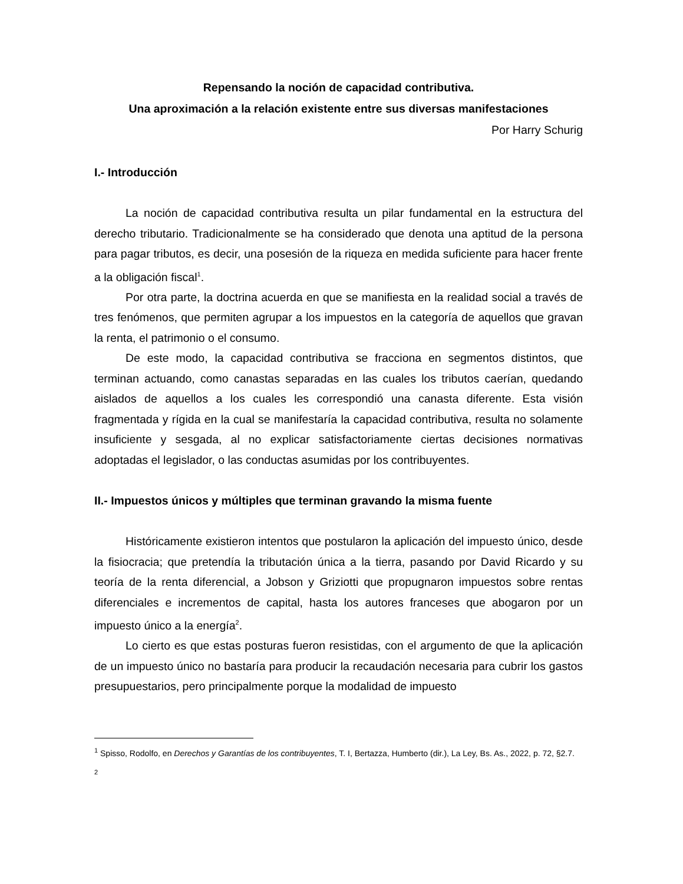Repensando la noción de capacidad contributiva.
Una aproximación a la relación existente entre sus diversas manifestaciones
Por Harry Schurig
I.- Introducción
La noción de capacidad contributiva resulta un pilar fundamental en la estructura del derecho tributario. Tradicionalmente se ha considerado que denota una aptitud de la persona para pagar tributos, es decir, una posesión de la riqueza en medida suficiente para hacer frente a la obligación fiscal<sup>1</sup>.
Por otra parte, la doctrina acuerda en que se manifiesta en la realidad social a través de tres fenómenos, que permiten agrupar a los impuestos en la categoría de aquellos que gravan la renta, el patrimonio o el consumo.
De este modo, la capacidad contributiva se fracciona en segmentos distintos, que terminan actuando, como canastas separadas en las cuales los tributos caerían, quedando aislados de aquellos a los cuales les correspondió una canasta diferente. Esta visión fragmentada y rígida en la cual se manifestaría la capacidad contributiva, resulta no solamente insuficiente y sesgada, al no explicar satisfactoriamente ciertas decisiones normativas adoptadas el legislador, o las conductas asumidas por los contribuyentes.
II.- Impuestos únicos y múltiples que terminan gravando la misma fuente
Históricamente existieron intentos que postularon la aplicación del impuesto único, desde la fisiocracia; que pretendía la tributación única a la tierra, pasando por David Ricardo y su teoría de la renta diferencial, a Jobson y Griziotti que propugnaron impuestos sobre rentas diferenciales e incrementos de capital, hasta los autores franceses que abogaron por un impuesto único a la energía<sup>2</sup>.
Lo cierto es que estas posturas fueron resistidas, con el argumento de que la aplicación de un impuesto único no bastaría para producir la recaudación necesaria para cubrir los gastos presupuestarios, pero principalmente porque la modalidad de impuesto
<sup>1</sup> Spisso, Rodolfo, en Derechos y Garantías de los contribuyentes, T. I, Bertazza, Humberto (dir.), La Ley, Bs. As., 2022, p. 72, §2.7.
<sup>2</sup>